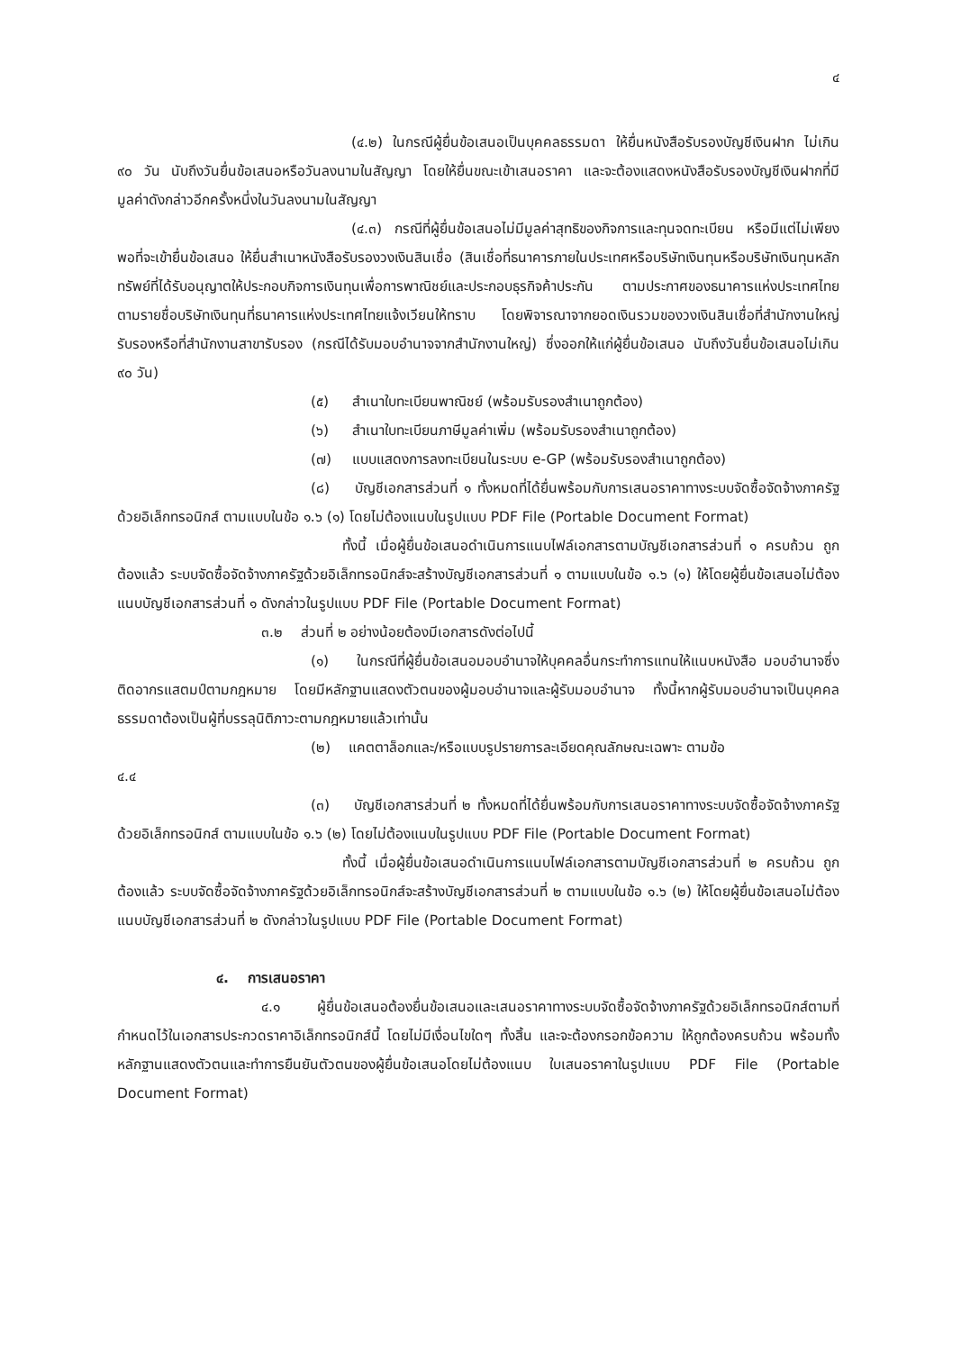๔
(๔.๒) ในกรณีผู้ยื่นข้อเสนอเป็นบุคคลธรรมดา ให้ยื่นหนังสือรับรองบัญชีเงินฝาก ไม่เกิน ๙๐ วัน นับถึงวันยื่นข้อเสนอหรือวันลงนามในสัญญา โดยให้ยื่นขณะเข้าเสนอราคา และจะต้องแสดงหนังสือรับรองบัญชีเงินฝากที่มีมูลค่าดังกล่าวอีกครั้งหนึ่งในวันลงนามในสัญญา
(๔.๓) กรณีที่ผู้ยื่นข้อเสนอไม่มีมูลค่าสุทธิของกิจการและทุนจดทะเบียน หรือมีแต่ไม่เพียงพอที่จะเข้ายื่นข้อเสนอ ให้ยื่นสำเนาหนังสือรับรองวงเงินสินเชื่อ (สินเชื่อที่ธนาคารภายในประเทศหรือบริษัทเงินทุนหรือบริษัทเงินทุนหลักทรัพย์ที่ได้รับอนุญาตให้ประกอบกิจการเงินทุนเพื่อการพาณิชย์และประกอบธุรกิจค้าประกัน ตามประกาศของธนาคารแห่งประเทศไทย ตามรายชื่อบริษัทเงินทุนที่ธนาคารแห่งประเทศไทยแจ้งเวียนให้ทราบ โดยพิจารณาจากยอดเงินรวมของวงเงินสินเชื่อที่สำนักงานใหญ่รับรองหรือที่สำนักงานสาขารับรอง (กรณีได้รับมอบอำนาจจากสำนักงานใหญ่) ซึ่งออกให้แก่ผู้ยื่นข้อเสนอ นับถึงวันยื่นข้อเสนอไม่เกิน ๙๐ วัน)
(๕) สำเนาใบทะเบียนพาณิชย์ (พร้อมรับรองสำเนาถูกต้อง)
(๖) สำเนาใบทะเบียนภาษีมูลค่าเพิ่ม (พร้อมรับรองสำเนาถูกต้อง)
(๗) แบบแสดงการลงทะเบียนในระบบ e-GP (พร้อมรับรองสำเนาถูกต้อง)
(๘) บัญชีเอกสารส่วนที่ ๑ ทั้งหมดที่ได้ยื่นพร้อมกับการเสนอราคาทางระบบจัดซื้อจัดจ้างภาครัฐด้วยอิเล็กทรอนิกส์ ตามแบบในข้อ ๑.๖ (๑) โดยไม่ต้องแนบในรูปแบบ PDF File (Portable Document Format)
ทั้งนี้ เมื่อผู้ยื่นข้อเสนอดำเนินการแนบไฟล์เอกสารตามบัญชีเอกสารส่วนที่ ๑ ครบถ้วน ถูกต้องแล้ว ระบบจัดซื้อจัดจ้างภาครัฐด้วยอิเล็กทรอนิกส์จะสร้างบัญชีเอกสารส่วนที่ ๑ ตามแบบในข้อ ๑.๖ (๑) ให้โดยผู้ยื่นข้อเสนอไม่ต้องแนบบัญชีเอกสารส่วนที่ ๑ ดังกล่าวในรูปแบบ PDF File (Portable Document Format)
๓.๒ ส่วนที่ ๒ อย่างน้อยต้องมีเอกสารดังต่อไปนี้
(๑) ในกรณีที่ผู้ยื่นข้อเสนอมอบอำนาจให้บุคคลอื่นกระทำการแทนให้แนบหนังสือ มอบอำนาจซึ่งติดอากรแสตมป์ตามกฎหมาย โดยมีหลักฐานแสดงตัวตนของผู้มอบอำนาจและผู้รับมอบอำนาจ ทั้งนี้หากผู้รับมอบอำนาจเป็นบุคคลธรรมดาต้องเป็นผู้ที่บรรลุนิติภาวะตามกฎหมายแล้วเท่านั้น
(๒) แคตตาล็อกและ/หรือแบบรูปรายการละเอียดคุณลักษณะเฉพาะ ตามข้อ
๔.๔
(๓) บัญชีเอกสารส่วนที่ ๒ ทั้งหมดที่ได้ยื่นพร้อมกับการเสนอราคาทางระบบจัดซื้อจัดจ้างภาครัฐด้วยอิเล็กทรอนิกส์ ตามแบบในข้อ ๑.๖ (๒) โดยไม่ต้องแนบในรูปแบบ PDF File (Portable Document Format)
ทั้งนี้ เมื่อผู้ยื่นข้อเสนอดำเนินการแนบไฟล์เอกสารตามบัญชีเอกสารส่วนที่ ๒ ครบถ้วน ถูกต้องแล้ว ระบบจัดซื้อจัดจ้างภาครัฐด้วยอิเล็กทรอนิกส์จะสร้างบัญชีเอกสารส่วนที่ ๒ ตามแบบในข้อ ๑.๖ (๒) ให้โดยผู้ยื่นข้อเสนอไม่ต้องแนบบัญชีเอกสารส่วนที่ ๒ ดังกล่าวในรูปแบบ PDF File (Portable Document Format)
๔. การเสนอราคา
๔.๑ ผู้ยื่นข้อเสนอต้องยื่นข้อเสนอและเสนอราคาทางระบบจัดซื้อจัดจ้างภาครัฐด้วยอิเล็กทรอนิกส์ตามที่กำหนดไว้ในเอกสารประกวดราคาอิเล็กทรอนิกส์นี้ โดยไม่มีเงื่อนไขใดๆ ทั้งสิ้น และจะต้องกรอกข้อความ ให้ถูกต้องครบถ้วน พร้อมทั้งหลักฐานแสดงตัวตนและทำการยืนยันตัวตนของผู้ยื่นข้อเสนอโดยไม่ต้องแนบ ใบเสนอราคาในรูปแบบ PDF File (Portable Document Format)